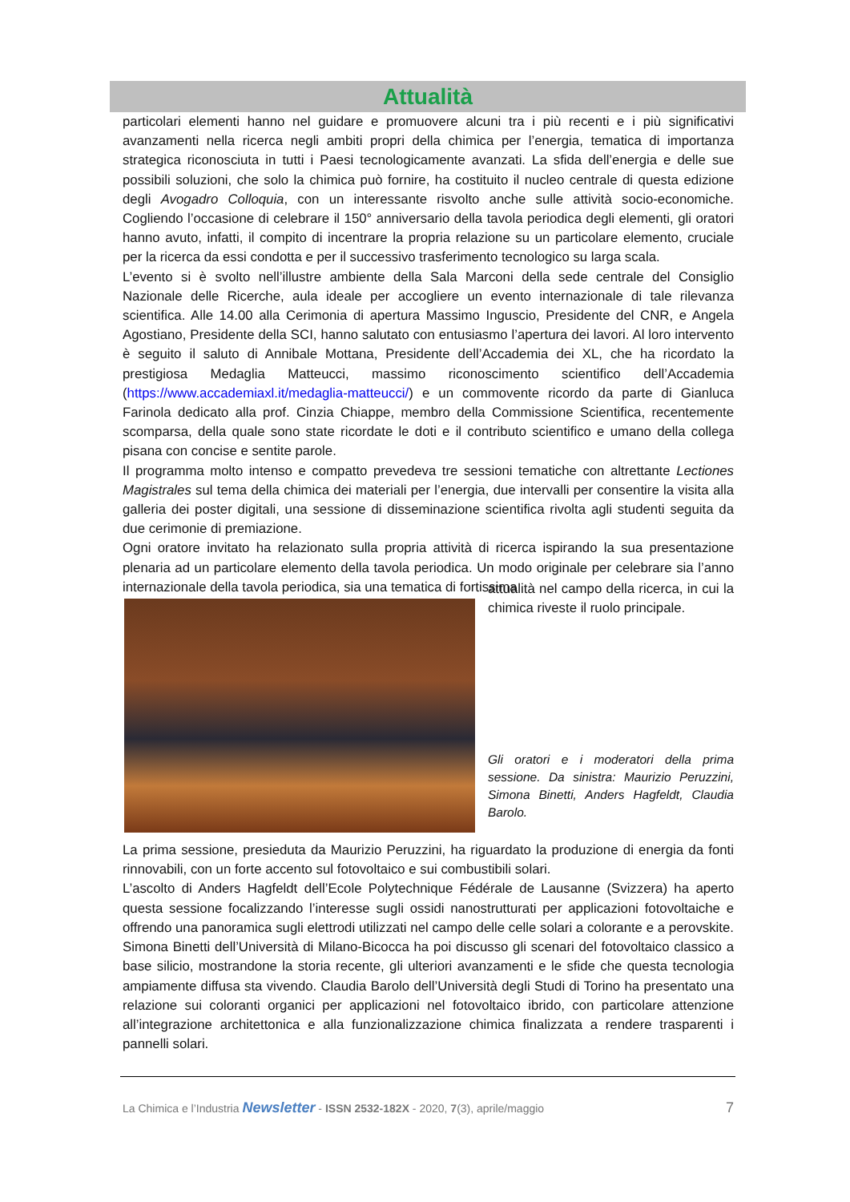Attualità
particolari elementi hanno nel guidare e promuovere alcuni tra i più recenti e i più significativi avanzamenti nella ricerca negli ambiti propri della chimica per l’energia, tematica di importanza strategica riconosciuta in tutti i Paesi tecnologicamente avanzati. La sfida dell’energia e delle sue possibili soluzioni, che solo la chimica può fornire, ha costituito il nucleo centrale di questa edizione degli Avogadro Colloquia, con un interessante risvolto anche sulle attività socio-economiche. Cogliendo l’occasione di celebrare il 150° anniversario della tavola periodica degli elementi, gli oratori hanno avuto, infatti, il compito di incentrare la propria relazione su un particolare elemento, cruciale per la ricerca da essi condotta e per il successivo trasferimento tecnologico su larga scala.
L’evento si è svolto nell’illustre ambiente della Sala Marconi della sede centrale del Consiglio Nazionale delle Ricerche, aula ideale per accogliere un evento internazionale di tale rilevanza scientifica. Alle 14.00 alla Cerimonia di apertura Massimo Inguscio, Presidente del CNR, e Angela Agostiano, Presidente della SCI, hanno salutato con entusiasmo l’apertura dei lavori. Al loro intervento è seguito il saluto di Annibale Mottana, Presidente dell’Accademia dei XL, che ha ricordato la prestigiosa Medaglia Matteucci, massimo riconoscimento scientifico dell’Accademia (https://www.accademiaxl.it/medaglia-matteucci/) e un commovente ricordo da parte di Gianluca Farinola dedicato alla prof. Cinzia Chiappe, membro della Commissione Scientifica, recentemente scomparsa, della quale sono state ricordate le doti e il contributo scientifico e umano della collega pisana con concise e sentite parole.
Il programma molto intenso e compatto prevedeva tre sessioni tematiche con altrettante Lectiones Magistrales sul tema della chimica dei materiali per l’energia, due intervalli per consentire la visita alla galleria dei poster digitali, una sessione di disseminazione scientifica rivolta agli studenti seguita da due cerimonie di premiazione.
Ogni oratore invitato ha relazionato sulla propria attività di ricerca ispirando la sua presentazione plenaria ad un particolare elemento della tavola periodica. Un modo originale per celebrare sia l’anno internazionale della tavola periodica, sia una tematica di fortissima
attualità nel campo della ricerca, in cui la chimica riveste il ruolo principale.
Gli oratori e i moderatori della prima sessione. Da sinistra: Maurizio Peruzzini, Simona Binetti, Anders Hagfeldt, Claudia Barolo.
La prima sessione, presieduta da Maurizio Peruzzini, ha riguardato la produzione di energia da fonti rinnovabili, con un forte accento sul fotovoltaico e sui combustibili solari.
L’ascolto di Anders Hagfeldt dell’Ecole Polytechnique Fédérale de Lausanne (Svizzera) ha aperto questa sessione focalizzando l’interesse sugli ossidi nanostrutturati per applicazioni fotovoltaiche e offrendo una panoramica sugli elettrodi utilizzati nel campo delle celle solari a colorante e a perovskite. Simona Binetti dell’Università di Milano-Bicocca ha poi discusso gli scenari del fotovoltaico classico a base silicio, mostrandone la storia recente, gli ulteriori avanzamenti e le sfide che questa tecnologia ampiamente diffusa sta vivendo. Claudia Barolo dell’Università degli Studi di Torino ha presentato una relazione sui coloranti organici per applicazioni nel fotovoltaico ibrido, con particolare attenzione all’integrazione architettonica e alla funzionalizzazione chimica finalizzata a rendere trasparenti i pannelli solari.
La Chimica e l’Industria Newsletter - ISSN 2532-182X - 2020, 7(3), aprile/maggio 7